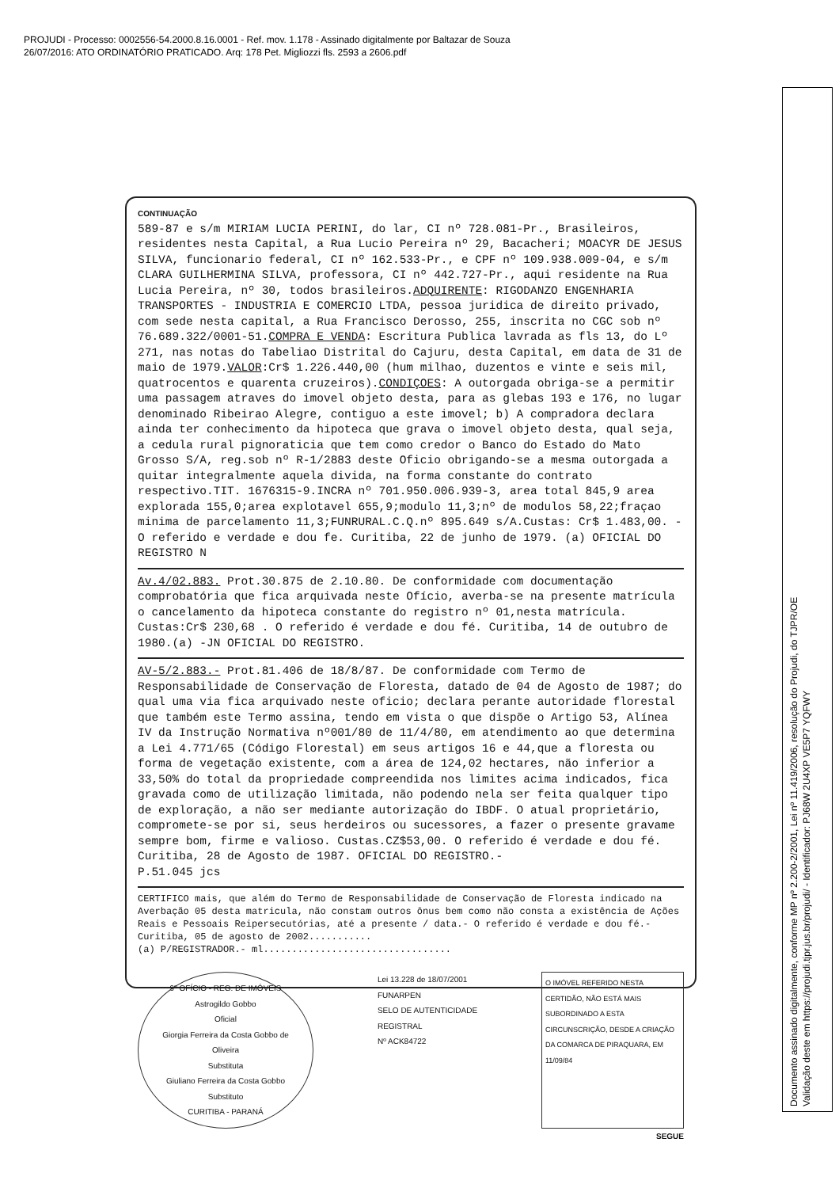PROJUDI - Processo: 0002556-54.2000.8.16.0001 - Ref. mov. 1.178 - Assinado digitalmente por Baltazar de Souza
26/07/2016: ATO ORDINATÓRIO PRATICADO. Arq: 178 Pet. Migliozzi fls. 2593 a 2606.pdf
CONTINUAÇÃO
589-87 e s/m MIRIAM LUCIA PERINI, do lar, CI nº 728.081-Pr., Brasileiros, residentes nesta Capital, a Rua Lucio Pereira nº 29, Bacacheri; MOACYR DE JESUS SILVA, funcionario federal, CI nº 162.533-Pr., e CPF nº 109.938.009-04, e s/m CLARA GUILHERMINA SILVA, professora, CI nº 442.727-Pr., aqui residente na Rua Lucia Pereira, nº 30, todos brasileiros.ADQUIRENTE: RIGODANZO ENGENHARIA TRANSPORTES - INDUSTRIA E COMERCIO LTDA, pessoa juridica de direito privado, com sede nesta capital, a Rua Francisco Derosso, 255, inscrita no CGC sob nº 76.689.322/0001-51.COMPRA E VENDA: Escritura Publica lavrada as fls 13, do Lº 271, nas notas do Tabeliao Distrital do Cajuru, desta Capital, em data de 31 de maio de 1979.VALOR:Cr$ 1.226.440,00 (hum milhao, duzentos e vinte e seis mil, quatrocentos e quarenta cruzeiros).CONDIÇOES: A outorgada obriga-se a permitir uma passagem atraves do imovel objeto desta, para as glebas 193 e 176, no lugar denominado Ribeirao Alegre, contiguo a este imovel; b) A compradora declara ainda ter conhecimento da hipoteca que grava o imovel objeto desta, qual seja, a cedula rural pignoraticia que tem como credor o Banco do Estado do Mato Grosso S/A, reg.sob nº R-1/2883 deste Oficio obrigando-se a mesma outorgada a quitar integralmente aquela divida, na forma constante do contrato respectivo.TIT. 1676315-9.INCRA nº 701.950.006.939-3, area total 845,9 area explorada 155,0;area explotavel 655,9;modulo 11,3;nº de modulos 58,22;fraçao minima de parcelamento 11,3;FUNRURAL.C.Q.nº 895.649 s/A.Custas: Cr$ 1.483,00. - O referido e verdade e dou fe. Curitiba, 22 de junho de 1979. (a) OFICIAL DO REGISTRO N
Av.4/02.883. Prot.30.875 de 2.10.80. De conformidade com documentação comprobatória que fica arquivada neste Ofício, averba-se na presente matrícula o cancelamento da hipoteca constante do registro nº 01,nesta matrícula. Custas:Cr$ 230,68 . O referido é verdade e dou fé. Curitiba, 14 de outubro de 1980.(a) -JN OFICIAL DO REGISTRO.
AV-5/2.883.- Prot.81.406 de 18/8/87. De conformidade com Termo de Responsabilidade de Conservação de Floresta, datado de 04 de Agosto de 1987; do qual uma via fica arquivado neste oficio; declara perante autoridade florestal que também este Termo assina, tendo em vista o que dispõe o Artigo 53, Alínea IV da Instrução Normativa nº001/80 de 11/4/80, em atendimento ao que determina a Lei 4.771/65 (Código Florestal) em seus artigos 16 e 44,que a floresta ou forma de vegetação existente, com a área de 124,02 hectares, não inferior a 33,50% do total da propriedade compreendida nos limites acima indicados, fica gravada como de utilização limitada, não podendo nela ser feita qualquer tipo de exploração, a não ser mediante autorização do IBDF. O atual proprietário, compromete-se por si, seus herdeiros ou sucessores, a fazer o presente gravame sempre bom, firme e valioso. Custas.CZ$53,00. O referido é verdade e dou fé. Curitiba, 28 de Agosto de 1987. OFICIAL DO REGISTRO.-
P.51.045 jcs
CERTIFICO mais, que além do Termo de Responsabilidade de Conservação de Floresta indicado na Averbação 05 desta matricula, não constam outros ônus bem como não consta a existência de Ações Reais e Pessoais Reipersecutórias, até a presente / data.- O referido é verdade e dou fé.-Curitiba, 05 de agosto de 2002...........
(a) P/REGISTRADOR.- ml.................................
9º OFÍCIO - REG. DE IMÓVEIS
Astrogildo Gobbo
Oficial
Giorgia Ferreira da Costa Gobbo de Oliveira
Substituta
Giuliano Ferreira da Costa Gobbo
Substituto
CURITIBA - PARANÁ
Lei 13.228 de 18/07/2001
FUNARPEN
SELO DE AUTENTICIDADE
REGISTRAL
Nº ACK84722
O IMÓVEL REFERIDO NESTA CERTIDÃO, NÃO ESTÁ MAIS SUBORDINADO A ESTA CIRCUNSCRIÇÃO, DESDE A CRIAÇÃO DA COMARCA DE PIRAQUARA, EM 11/09/84
SEGUE
Documento assinado digitalmente, conforme MP nº 2.200-2/2001, Lei nº 11.419/2006, resolução do Projudi, do TJPR/OE
Validação deste em https://projudi.tjpr.jus.br/projudi/ - Identificador: PJ68W 2U4XP VE5P7 YQFWY